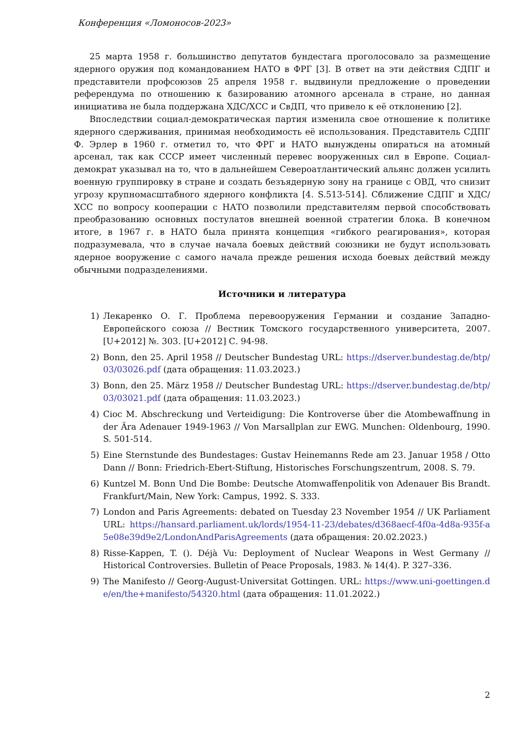Конференция «Ломоносов-2023»
25 марта 1958 г. большинство депутатов бундестага проголосовало за размещение ядерного оружия под командованием НАТО в ФРГ [3]. В ответ на эти действия СДПГ и представители профсоюзов 25 апреля 1958 г. выдвинули предложение о проведении референдума по отношению к базированию атомного арсенала в стране, но данная инициатива не была поддержана ХДС/ХСС и СвДП, что привело к её отклонению [2].
Впоследствии социал-демократическая партия изменила свое отношение к политике ядерного сдерживания, принимая необходимость её использования. Представитель СДПГ Ф. Эрлер в 1960 г. отметил то, что ФРГ и НАТО вынуждены опираться на атомный арсенал, так как СССР имеет численный перевес вооруженных сил в Европе. Социал-демократ указывал на то, что в дальнейшем Североатлантический альянс должен усилить военную группировку в стране и создать безъядерную зону на границе с ОВД, что снизит угрозу крупномасштабного ядерного конфликта [4. S.513-514]. Сближение СДПГ и ХДС/ХСС по вопросу кооперации с НАТО позволили представителям первой способствовать преобразованию основных постулатов внешней военной стратегии блока. В конечном итоге, в 1967 г. в НАТО была принята концепция «гибкого реагирования», которая подразумевала, что в случае начала боевых действий союзники не будут использовать ядерное вооружение с самого начала прежде решения исхода боевых действий между обычными подразделениями.
Источники и литература
1) Лекаренко О. Г. Проблема перевооружения Германии и создание Западно-Европейского союза // Вестник Томского государственного университета, 2007. [U+2012] №. 303. [U+2012] С. 94-98.
2) Bonn, den 25. April 1958 // Deutscher Bundestag URL: https://dserver.bundestag.de/btp/03/03026.pdf (дата обращения: 11.03.2023.)
3) Bonn, den 25. März 1958 // Deutscher Bundestag URL: https://dserver.bundestag.de/btp/03/03021.pdf (дата обращения: 11.03.2023.)
4) Cioc M. Abschreckung und Verteidigung: Die Kontroverse über die Atombewaffnung in der Ära Adenauer 1949-1963 // Von Marsallplan zur EWG. Munchen: Oldenbourg, 1990. S. 501-514.
5) Eine Sternstunde des Bundestages: Gustav Heinemanns Rede am 23. Januar 1958 / Otto Dann // Bonn: Friedrich-Ebert-Stiftung, Historisches Forschungszentrum, 2008. S. 79.
6) Kuntzel M. Bonn Und Die Bombe: Deutsche Atomwaffenpolitik von Adenauer Bis Brandt. Frankfurt/Main, New York: Campus, 1992. S. 333.
7) London and Paris Agreements: debated on Tuesday 23 November 1954 // UK Parliament URL: https://hansard.parliament.uk/lords/1954-11-23/debates/d368aecf-4f0a-4d8a-935f-a5e08e39d9e2/LondonAndParisAgreements (дата обращения: 20.02.2023.)
8) Risse-Kappen, T. (). Déjà Vu: Deployment of Nuclear Weapons in West Germany // Historical Controversies. Bulletin of Peace Proposals, 1983. № 14(4). P. 327–336.
9) The Manifesto // Georg-August-Universitat Gottingen. URL: https://www.uni-goettingen.de/en/the+manifesto/54320.html (дата обращения: 11.01.2022.)
2